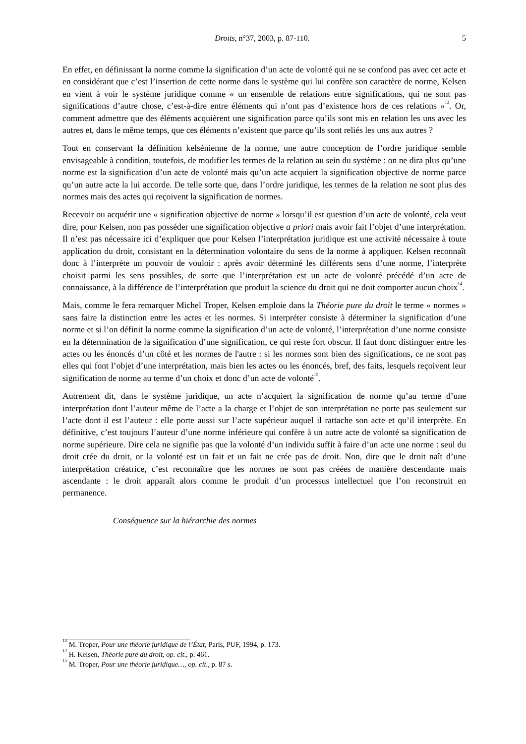Droits, n°37, 2003, p. 87-110. 5
En effet, en définissant la norme comme la signification d’un acte de volonté qui ne se confond pas avec cet acte et en considérant que c’est l’insertion de cette norme dans le système qui lui confère son caractère de norme, Kelsen en vient à voir le système juridique comme « un ensemble de relations entre significations, qui ne sont pas significations d’autre chose, c’est-à-dire entre éléments qui n’ont pas d’existence hors de ces relations »<sup>13</sup>. Or, comment admettre que des éléments acquièrent une signification parce qu’ils sont mis en relation les uns avec les autres et, dans le même temps, que ces éléments n’existent que parce qu’ils sont reliés les uns aux autres ?
Tout en conservant la définition kelsénienne de la norme, une autre conception de l’ordre juridique semble envisageable à condition, toutefois, de modifier les termes de la relation au sein du système : on ne dira plus qu’une norme est la signification d’un acte de volonté mais qu’un acte acquiert la signification objective de norme parce qu’un autre acte la lui accorde. De telle sorte que, dans l’ordre juridique, les termes de la relation ne sont plus des normes mais des actes qui reçoivent la signification de normes.
Recevoir ou acquérir une « signification objective de norme » lorsqu’il est question d’un acte de volonté, cela veut dire, pour Kelsen, non pas posséder une signification objective a priori mais avoir fait l’objet d’une interprétation. Il n’est pas nécessaire ici d’expliquer que pour Kelsen l’interprétation juridique est une activité nécessaire à toute application du droit, consistant en la détermination volontaire du sens de la norme à appliquer. Kelsen reconnaît donc à l’interprète un pouvoir de vouloir : après avoir déterminé les différents sens d’une norme, l’interprète choisit parmi les sens possibles, de sorte que l’interprétation est un acte de volonté précédé d’un acte de connaissance, à la différence de l’interprétation que produit la science du droit qui ne doit comporter aucun choix<sup>14</sup>.
Mais, comme le fera remarquer Michel Troper, Kelsen emploie dans la Théorie pure du droit le terme « normes » sans faire la distinction entre les actes et les normes. Si interpréter consiste à déterminer la signification d’une norme et si l’on définit la norme comme la signification d’un acte de volonté, l’interprétation d’une norme consiste en la détermination de la signification d’une signification, ce qui reste fort obscur. Il faut donc distinguer entre les actes ou les énoncés d’un côté et les normes de l'autre : si les normes sont bien des significations, ce ne sont pas elles qui font l’objet d’une interprétation, mais bien les actes ou les énoncés, bref, des faits, lesquels reçoivent leur signification de norme au terme d’un choix et donc d’un acte de volonté<sup>15</sup>.
Autrement dit, dans le système juridique, un acte n’acquiert la signification de norme qu’au terme d’une interprétation dont l’auteur même de l’acte a la charge et l’objet de son interprétation ne porte pas seulement sur l’acte dont il est l’auteur : elle porte aussi sur l’acte supérieur auquel il rattache son acte et qu’il interprète. En définitive, c’est toujours l’auteur d’une norme inférieure qui confère à un autre acte de volonté sa signification de norme supérieure. Dire cela ne signifie pas que la volonté d’un individu suffit à faire d’un acte une norme : seul du droit crée du droit, or la volonté est un fait et un fait ne crée pas de droit. Non, dire que le droit naît d’une interprétation créatrice, c’est reconnaître que les normes ne sont pas créées de manière descendante mais ascendante : le droit apparaît alors comme le produit d’un processus intellectuel que l’on reconstruit en permanence.
Conséquence sur la hiérarchie des normes
<sup>13</sup> M. Troper, Pour une théorie juridique de l’État, Paris, PUF, 1994, p. 173.
<sup>14</sup> H. Kelsen, Théorie pure du droit, op. cit., p. 461.
<sup>15</sup> M. Troper, Pour une théorie juridique…, op. cit., p. 87 s.